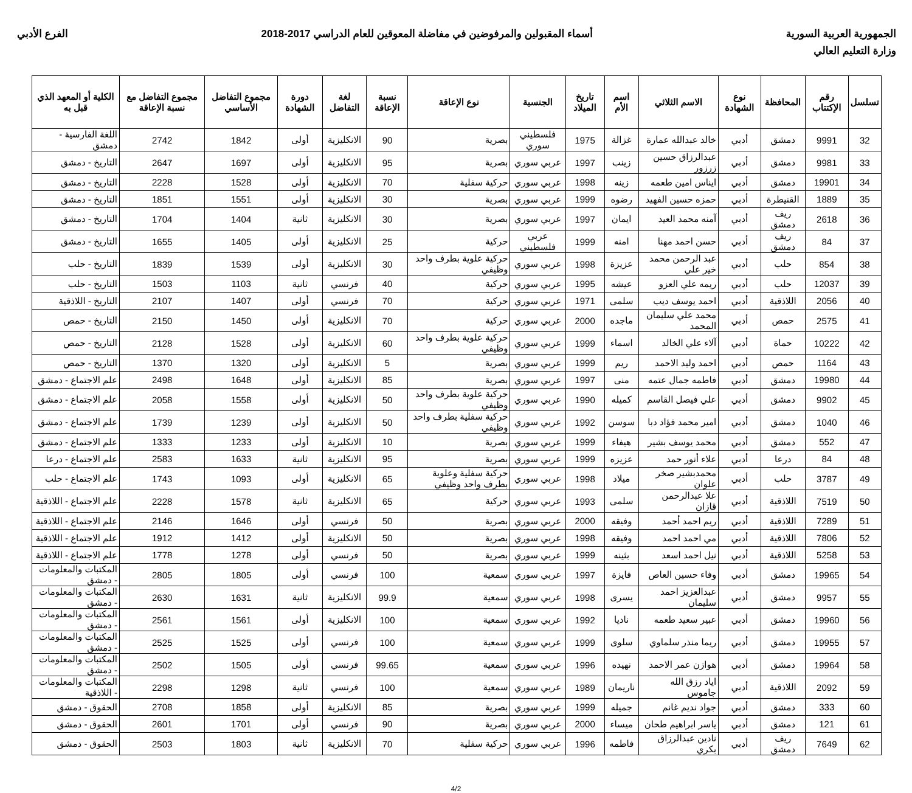الجمهورية العربية السورية
وزارة التعليم العالي
أسماء المقبولين والمرفوضين في مفاضلة المعوقين للعام الدراسي 2017-2018
الفرع الأدبي
| تسلسل | رقم الإكتتاب | المحافظة | نوع الشهادة | الاسم الثلاثي | اسم الأم | تاريخ الميلاد | الجنسية | نوع الإعاقة | نسبة الإعاقة | لغة التفاضل | دورة الشهادة | مجموع التفاضل الأساسي | مجموع التفاضل مع نسبة الإعاقة | الكلية أو المعهد الذي قبل به |
| --- | --- | --- | --- | --- | --- | --- | --- | --- | --- | --- | --- | --- | --- | --- |
| 32 | 9991 | دمشق | أدبي | خالد عبدالله عمارة | غزالة | 1975 | فلسطيني سوري | بصرية | 90 | الانكليزية | أولى | 1842 | 2742 | اللغة الفارسية - دمشق |
| 33 | 9981 | دمشق | أدبي | عبدالرزاق حسين زرزور | زينب | 1997 | عربي سوري | بصرية | 95 | الانكليزية | أولى | 1697 | 2647 | التاريخ - دمشق |
| 34 | 19901 | دمشق | أدبي | ايناس امين طعمه | زينه | 1998 | عربي سوري | حركية سفلية | 70 | الانكليزية | أولى | 1528 | 2228 | التاريخ - دمشق |
| 35 | 1889 | القنيطرة | أدبي | حمزه حسين الفهيد | رضوه | 1999 | عربي سوري | بصرية | 30 | الانكليزية | أولى | 1551 | 1851 | التاريخ - دمشق |
| 36 | 2618 | ريف دمشق | أدبي | آمنه محمد العيد | ايمان | 1997 | عربي سوري | بصرية | 30 | الانكليزية | ثانية | 1404 | 1704 | التاريخ - دمشق |
| 37 | 84 | ريف دمشق | أدبي | حسن احمد مهنا | امنه | 1999 | عربي فلسطيني | حركية | 25 | الانكليزية | أولى | 1405 | 1655 | التاريخ - دمشق |
| 38 | 854 | حلب | أدبي | عبد الرحمن محمد خير علي | عزيزة | 1998 | عربي سوري | حركية علوية بطرف واحد وظيفي | 30 | الانكليزية | أولى | 1539 | 1839 | التاريخ - حلب |
| 39 | 12037 | حلب | أدبي | ريمه علي العزو | عيشه | 1995 | عربي سوري | حركية | 40 | فرنسي | ثانية | 1103 | 1503 | التاريخ - حلب |
| 40 | 2056 | اللاذقية | أدبي | احمد يوسف ديب | سلمى | 1971 | عربي سوري | حركية | 70 | فرنسي | أولى | 1407 | 2107 | التاريخ - اللاذقية |
| 41 | 2575 | حمص | أدبي | محمد علي سليمان المحمد | ماجده | 2000 | عربي سوري | حركية | 70 | الانكليزية | أولى | 1450 | 2150 | التاريخ - حمص |
| 42 | 10222 | حماة | أدبي | آلاء علي الخالد | اسماء | 1999 | عربي سوري | حركية علوية بطرف واحد وظيفي | 60 | الانكليزية | أولى | 1528 | 2128 | التاريخ - حمص |
| 43 | 1164 | حمص | أدبي | احمد وليد الاحمد | ريم | 1999 | عربي سوري | بصرية | 5 | الانكليزية | أولى | 1320 | 1370 | التاريخ - حمص |
| 44 | 19980 | دمشق | أدبي | فاطمه جمال عتمه | منى | 1997 | عربي سوري | بصرية | 85 | الانكليزية | أولى | 1648 | 2498 | علم الاجتماع - دمشق |
| 45 | 9902 | دمشق | أدبي | علي فيصل القاسم | كميله | 1990 | عربي سوري | حركية علوية بطرف واحد وظيفي | 50 | الانكليزية | أولى | 1558 | 2058 | علم الاجتماع - دمشق |
| 46 | 1040 | دمشق | أدبي | امير محمد فؤاد دبا | سوسن | 1992 | عربي سوري | حركية سفلية بطرف واحد وظيفي | 50 | الانكليزية | أولى | 1239 | 1739 | علم الاجتماع - دمشق |
| 47 | 552 | دمشق | أدبي | محمد يوسف بشير | هيفاء | 1999 | عربي سوري | بصرية | 10 | الانكليزية | أولى | 1233 | 1333 | علم الاجتماع - دمشق |
| 48 | 84 | درعا | أدبي | علاء أنور حمد | عزيزه | 1999 | عربي سوري | بصرية | 95 | الانكليزية | ثانية | 1633 | 2583 | علم الاجتماع - درعا |
| 49 | 3787 | حلب | أدبي | محمدبشير صخر علوان | ميلاد | 1998 | عربي سوري | حركية سفلية وعلوية بطرف واحد وظيفي | 65 | الانكليزية | أولى | 1093 | 1743 | علم الاجتماع - حلب |
| 50 | 7519 | اللاذقية | أدبي | علا عبدالرحمن قازان | سلمى | 1993 | عربي سوري | حركية | 65 | الانكليزية | ثانية | 1578 | 2228 | علم الاجتماع - اللاذقية |
| 51 | 7289 | اللاذقية | أدبي | ريم احمد أحمد | وفيقه | 2000 | عربي سوري | بصرية | 50 | فرنسي | أولى | 1646 | 2146 | علم الاجتماع - اللاذقية |
| 52 | 7806 | اللاذقية | أدبي | مي احمد احمد | وفيقه | 1998 | عربي سوري | بصرية | 50 | الانكليزية | أولى | 1412 | 1912 | علم الاجتماع - اللاذقية |
| 53 | 5258 | اللاذقية | أدبي | نيل احمد اسعد | بثينه | 1999 | عربي سوري | بصرية | 50 | فرنسي | أولى | 1278 | 1778 | علم الاجتماع - اللاذقية |
| 54 | 19965 | دمشق | أدبي | وفاء حسين العاص | فايزة | 1997 | عربي سوري | سمعية | 100 | فرنسي | أولى | 1805 | 2805 | المكتبات والمعلومات - دمشق |
| 55 | 9957 | دمشق | أدبي | عبدالعزيز احمد سليمان | يسرى | 1998 | عربي سوري | سمعية | 99.9 | الانكليزية | ثانية | 1631 | 2630 | المكتبات والمعلومات - دمشق |
| 56 | 19960 | دمشق | أدبي | عبير سعيد طعمه | ناديا | 1992 | عربي سوري | سمعية | 100 | الانكليزية | أولى | 1561 | 2561 | المكتبات والمعلومات - دمشق |
| 57 | 19955 | دمشق | أدبي | ريما منذر سلماوي | سلوى | 1999 | عربي سوري | سمعية | 100 | فرنسي | أولى | 1525 | 2525 | المكتبات والمعلومات - دمشق |
| 58 | 19964 | دمشق | أدبي | هوازن عمر الاحمد | نهيده | 1996 | عربي سوري | سمعية | 99.65 | فرنسي | أولى | 1505 | 2502 | المكتبات والمعلومات - دمشق |
| 59 | 2092 | اللاذقية | أدبي | اياد رزق الله جاموس | ناريمان | 1989 | عربي سوري | سمعية | 100 | فرنسي | ثانية | 1298 | 2298 | المكتبات والمعلومات - اللاذقية |
| 60 | 333 | دمشق | أدبي | جواد نديم غانم | جميله | 1999 | عربي سوري | بصرية | 85 | الانكليزية | أولى | 1858 | 2708 | الحقوق - دمشق |
| 61 | 121 | دمشق | أدبي | ياسر ابراهيم طحان | ميساء | 2000 | عربي سوري | بصرية | 90 | فرنسي | أولى | 1701 | 2601 | الحقوق - دمشق |
| 62 | 7649 | ريف دمشق | أدبي | نادين عبدالرزاق بكري | فاطمه | 1996 | عربي سوري | حركية سفلية | 70 | الانكليزية | ثانية | 1803 | 2503 | الحقوق - دمشق |
4/2